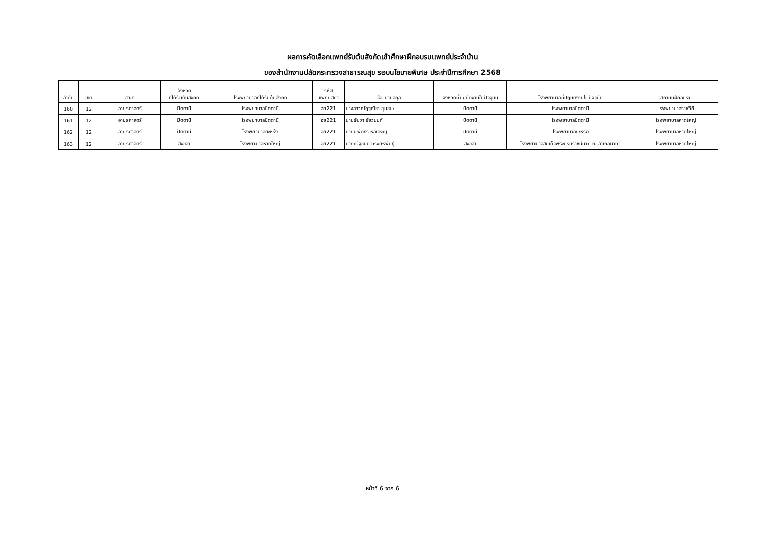ผลการคัดเลือกแพทย์รับต้นสังกัดเข้าศึกษาฝึกอบรมแพทย์ประจำบ้าน
ของสำนักงานปลัดกระทรวงสาธารณสุข รอบนโยบายพิเศษ ประจำปีการศึกษา 2568
| ลำดับ | เขต | สาขา | จังหวัด ที่ได้รับต้นสังกัด | โรงพยาบาลที่ได้รับต้นสังกัด | รหัส แพทยสภา | ชื่อ-นามสกุล | จังหวัดที่ปฏิบัติงานในปัจจุบัน | โรงพยาบาลที่ปฏิบัติงานในปัจจุบัน | สถาบันฝึกอบรม |
| --- | --- | --- | --- | --- | --- | --- | --- | --- | --- |
| 160 | 12 | อายุรศาสตร์ | ปัตตานี | โรงพยาบาลปัตตานี | อย221 | นางสาวณัฏฐณิชา ขุนชนะ | ปัตตานี | โรงพยาบาลปัตตานี | โรงพยาบาลราชวิถี |
| 161 | 12 | อายุรศาสตร์ | ปัตตานี | โรงพยาบาลปัตตานี | อย221 | นายธันวา ชัยวนนท์ | ปัตตานี | โรงพยาบาลปัตตานี | โรงพยาบาลหาดใหญ่ |
| 162 | 12 | อายุรศาสตร์ | ปัตตานี | โรงพยาบาลยะหริ่ง | อย221 | นายนพัตธร หลีเจริญ | ปัตตานี | โรงพยาบาลยะหริ่ง | โรงพยาบาลหาดใหญ่ |
| 163 | 12 | อายุรศาสตร์ | สงขลา | โรงพยาบาลหาดใหญ่ | อย221 | นายณัฐชนน ทรงศิริพันธุ์ | สงขลา | โรงพยาบาลสมเด็จพระบรมราชินีนาถ ณ อำเภอนาทวี | โรงพยาบาลหาดใหญ่ |
หน้าที่ 6 จาก 6